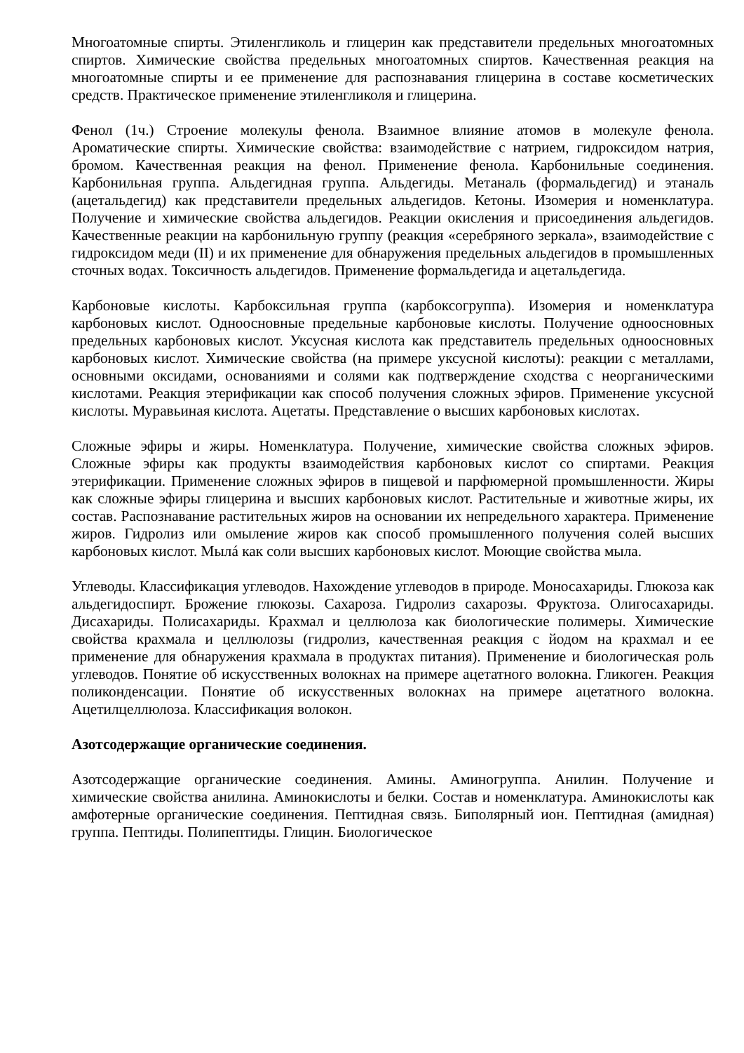Многоатомные спирты. Этиленгликоль и глицерин как представители предельных многоатомных спиртов. Химические свойства предельных многоатомных спиртов. Качественная реакция на многоатомные спирты и ее применение для распознавания глицерина в составе косметических средств. Практическое применение этиленгликоля и глицерина.
Фенол (1ч.) Строение молекулы фенола. Взаимное влияние атомов в молекуле фенола. Ароматические спирты. Химические свойства: взаимодействие с натрием, гидроксидом натрия, бромом. Качественная реакция на фенол. Применение фенола. Карбонильные соединения. Карбонильная группа. Альдегидная группа. Альдегиды. Метаналь (формальдегид) и этаналь (ацетальдегид) как представители предельных альдегидов. Кетоны. Изомерия и номенклатура. Получение и химические свойства альдегидов. Реакции окисления и присоединения альдегидов. Качественные реакции на карбонильную группу (реакция «серебряного зеркала», взаимодействие с гидроксидом меди (II) и их применение для обнаружения предельных альдегидов в промышленных сточных водах. Токсичность альдегидов. Применение формальдегида и ацетальдегида.
Карбоновые кислоты. Карбоксильная группа (карбоксогруппа). Изомерия и номенклатура карбоновых кислот. Одноосновные предельные карбоновые кислоты. Получение одноосновных предельных карбоновых кислот. Уксусная кислота как представитель предельных одноосновных карбоновых кислот. Химические свойства (на примере уксусной кислоты): реакции с металлами, основными оксидами, основаниями и солями как подтверждение сходства с неорганическими кислотами. Реакция этерификации как способ получения сложных эфиров. Применение уксусной кислоты. Муравьиная кислота. Ацетаты. Представление о высших карбоновых кислотах.
Сложные эфиры и жиры. Номенклатура. Получение, химические свойства сложных эфиров. Сложные эфиры как продукты взаимодействия карбоновых кислот со спиртами. Реакция этерификации. Применение сложных эфиров в пищевой и парфюмерной промышленности. Жиры как сложные эфиры глицерина и высших карбоновых кислот. Растительные и животные жиры, их состав. Распознавание растительных жиров на основании их непредельного характера. Применение жиров. Гидролиз или омыление жиров как способ промышленного получения солей высших карбоновых кислот. Мылá как соли высших карбоновых кислот. Моющие свойства мыла.
Углеводы. Классификация углеводов. Нахождение углеводов в природе. Моносахариды. Глюкоза как альдегидоспирт. Брожение глюкозы. Сахароза. Гидролиз сахарозы. Фруктоза. Олигосахариды. Дисахариды. Полисахариды. Крахмал и целлюлоза как биологические полимеры. Химические свойства крахмала и целлюлозы (гидролиз, качественная реакция с йодом на крахмал и ее применение для обнаружения крахмала в продуктах питания). Применение и биологическая роль углеводов. Понятие об искусственных волокнах на примере ацетатного волокна. Гликоген. Реакция поликонденсации. Понятие об искусственных волокнах на примере ацетатного волокна. Ацетилцеллюлоза. Классификация волокон.
Азотсодержащие органические соединения.
Азотсодержащие органические соединения. Амины. Аминогруппа. Анилин. Получение и химические свойства анилина. Аминокислоты и белки. Состав и номенклатура. Аминокислоты как амфотерные органические соединения. Пептидная связь. Биполярный ион. Пептидная (амидная) группа. Пептиды. Полипептиды. Глицин. Биологическое